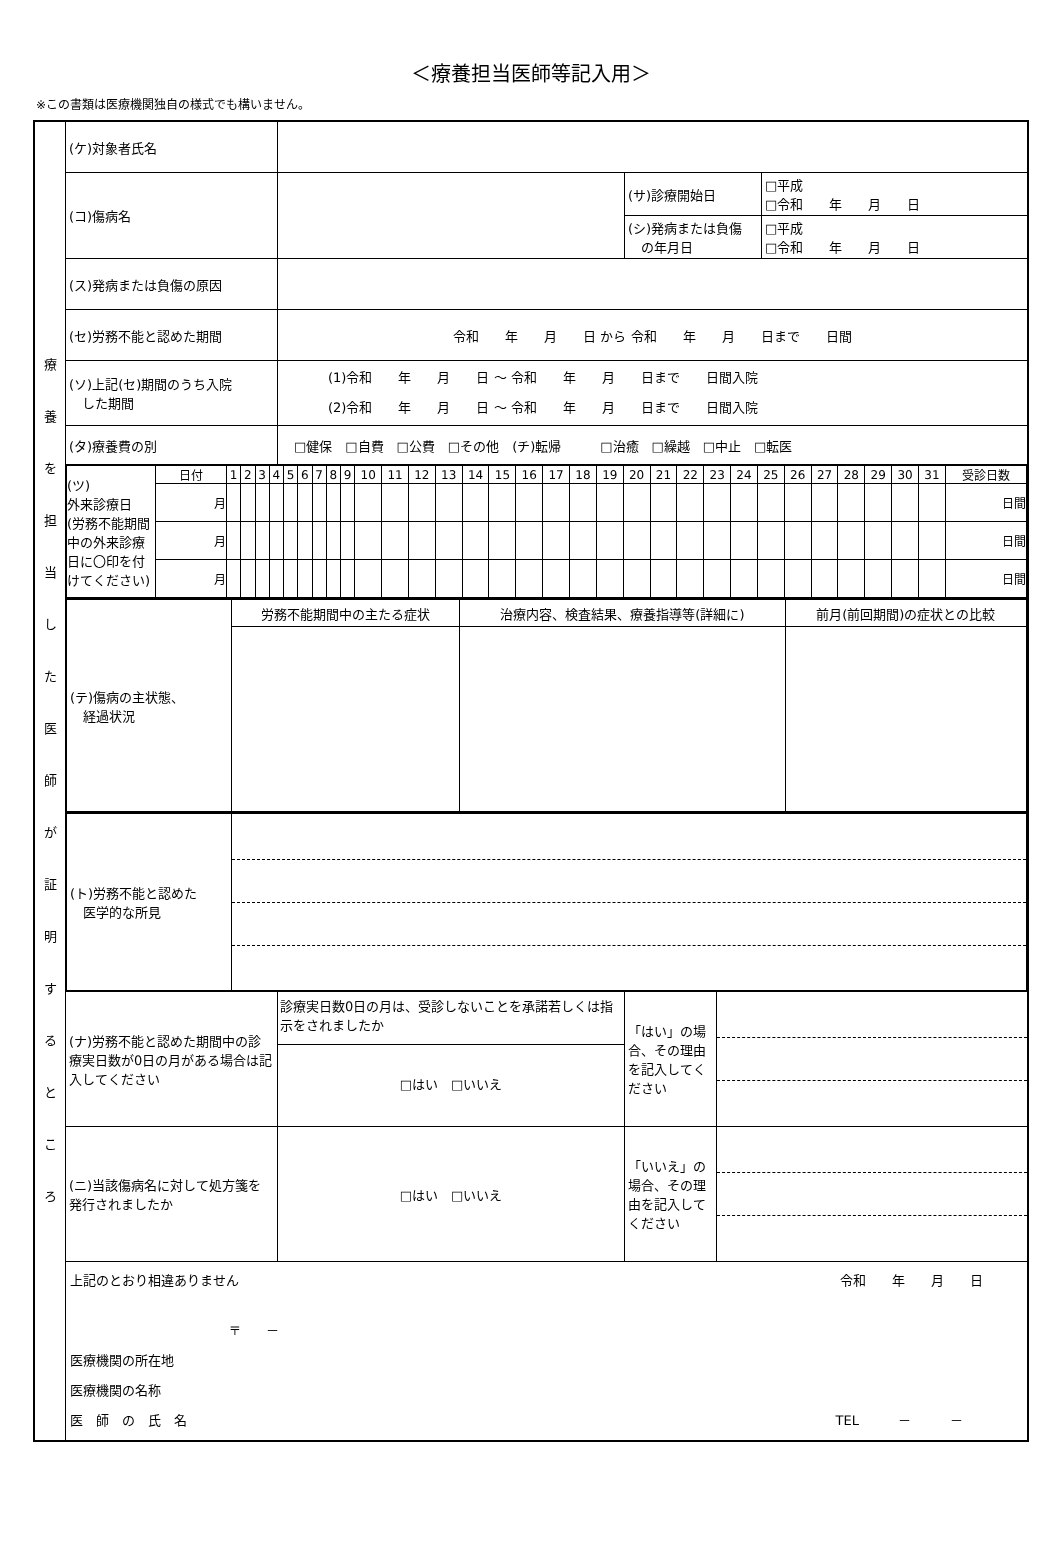＜療養担当医師等記入用＞
※この書類は医療機関独自の様式でも構いません。
| 療 養 を 担 当 し た 医 師 が 証 明 す る と こ ろ | (ケ)対象者氏名 | | | |
| | (コ)傷病名 | | / (サ)診療開始日 / □平成 □令和 年 月 日 / / (シ)発病または負傷 の年月日 / □平成 □令和 年 月 日 / | |
| | (ス)発病または負傷の原因 | | | |
| | (セ)労務不能と認めた期間 | 令和 年 月 日 から 令和 年 月 日まで 日間 | | |
| | (ソ)上記(セ)期間のうち入院 した期間 | (1)令和 年 月 日 ～ 令和 年 月 日まで 日間入院 (2)令和 年 月 日 ～ 令和 年 月 日まで 日間入院 | | |
| | (タ)療養費の別 | □健保 □自費 □公費 □その他 (チ)転帰 □治癒 □繰越 □中止 □転医 | | |
| | / (ツ) 外来診療日 (労務不能期間中の外来診療日に〇印を付けてください) / 日付 / 1 / 2 / 3 / 4 / 5 / 6 / 7 / 8 / 9 / 10 / 11 / 12 / 13 / 14 / 15 / 16 / 17 / 18 / 19 / 20 / 21 / 22 / 23 / 24 / 25 / 26 / 27 / 28 / 29 / 30 / 31 / 受診日数 / / / 月 / / / / / / / / / / / / / / / / / / / / / / / / / / / / / / / / 日間 / / / 月 / / / / / / / / / / / / / / / / / / / / / / / / / / / / / / / / 日間 / / / 月 / / / / / / / / / / / / / / / / / / / / / / / / / / / / / / / / 日間 / | | | |
| | / (テ)傷病の主状態、 経過状況 / 労務不能期間中の主たる症状 / 治療内容、検査結果、療養指導等(詳細に) / 前月(前回期間)の症状との比較 / | | | |
| | / (ト)労務不能と認めた 医学的な所見 / / | | | |
| | (ナ)労務不能と認めた期間中の診療実日数が0日の月がある場合は記入してください | 診療実日数0日の月は、受診しないことを承諾若しくは指示をされましたか □はい □いいえ | 「はい」の場合、その理由を記入してください | |
| | (ニ)当該傷病名に対して処方箋を発行されましたか | □はい □いいえ | 「いいえ」の場合、その理由を記入してください | |
| | 上記のとおり相違ありません 令和 年 月 日 〒 － 医療機関の所在地 医療機関の名称 医 師 の 氏 名 TEL － － | | | |